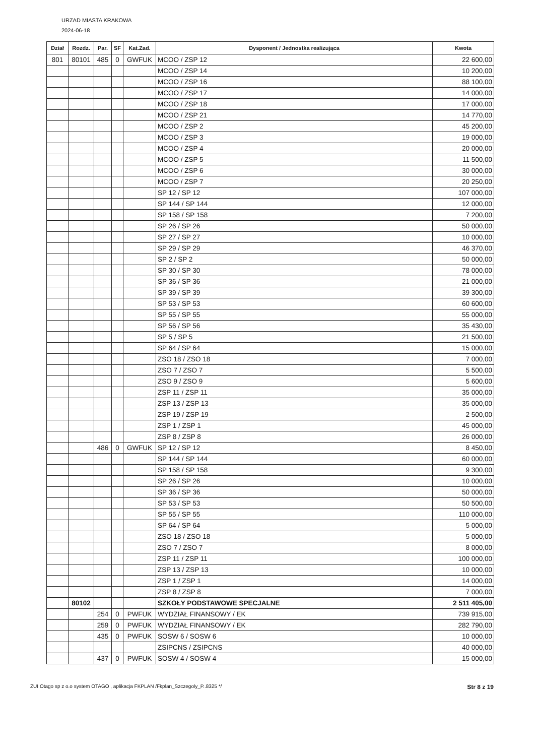URZAD MIASTA KRAKOWA
2024-06-18
| Dział | Rozdz. | Par. | SF | Kat.Zad. | Dysponent / Jednostka realizująca | Kwota |
| --- | --- | --- | --- | --- | --- | --- |
| 801 | 80101 | 485 | 0 | GWFUK | MCOO / ZSP 12 | 22 600,00 |
| | | | | | MCOO / ZSP 14 | 10 200,00 |
| | | | | | MCOO / ZSP 16 | 88 100,00 |
| | | | | | MCOO / ZSP 17 | 14 000,00 |
| | | | | | MCOO / ZSP 18 | 17 000,00 |
| | | | | | MCOO / ZSP 21 | 14 770,00 |
| | | | | | MCOO / ZSP 2 | 45 200,00 |
| | | | | | MCOO / ZSP 3 | 19 000,00 |
| | | | | | MCOO / ZSP 4 | 20 000,00 |
| | | | | | MCOO / ZSP 5 | 11 500,00 |
| | | | | | MCOO / ZSP 6 | 30 000,00 |
| | | | | | MCOO / ZSP 7 | 20 250,00 |
| | | | | | SP 12 / SP 12 | 107 000,00 |
| | | | | | SP 144 / SP 144 | 12 000,00 |
| | | | | | SP 158 / SP 158 | 7 200,00 |
| | | | | | SP 26 / SP 26 | 50 000,00 |
| | | | | | SP 27 / SP 27 | 10 000,00 |
| | | | | | SP 29 / SP 29 | 46 370,00 |
| | | | | | SP 2 / SP 2 | 50 000,00 |
| | | | | | SP 30 / SP 30 | 78 000,00 |
| | | | | | SP 36 / SP 36 | 21 000,00 |
| | | | | | SP 39 / SP 39 | 39 300,00 |
| | | | | | SP 53 / SP 53 | 60 600,00 |
| | | | | | SP 55 / SP 55 | 55 000,00 |
| | | | | | SP 56 / SP 56 | 35 430,00 |
| | | | | | SP 5 / SP 5 | 21 500,00 |
| | | | | | SP 64 / SP 64 | 15 000,00 |
| | | | | | ZSO 18 / ZSO 18 | 7 000,00 |
| | | | | | ZSO 7 / ZSO 7 | 5 500,00 |
| | | | | | ZSO 9 / ZSO 9 | 5 600,00 |
| | | | | | ZSP 11 / ZSP 11 | 35 000,00 |
| | | | | | ZSP 13 / ZSP 13 | 35 000,00 |
| | | | | | ZSP 19 / ZSP 19 | 2 500,00 |
| | | | | | ZSP 1 / ZSP 1 | 45 000,00 |
| | | | | | ZSP 8 / ZSP 8 | 26 000,00 |
| | | 486 | 0 | GWFUK | SP 12 / SP 12 | 8 450,00 |
| | | | | | SP 144 / SP 144 | 60 000,00 |
| | | | | | SP 158 / SP 158 | 9 300,00 |
| | | | | | SP 26 / SP 26 | 10 000,00 |
| | | | | | SP 36 / SP 36 | 50 000,00 |
| | | | | | SP 53 / SP 53 | 50 500,00 |
| | | | | | SP 55 / SP 55 | 110 000,00 |
| | | | | | SP 64 / SP 64 | 5 000,00 |
| | | | | | ZSO 18 / ZSO 18 | 5 000,00 |
| | | | | | ZSO 7 / ZSO 7 | 8 000,00 |
| | | | | | ZSP 11 / ZSP 11 | 100 000,00 |
| | | | | | ZSP 13 / ZSP 13 | 10 000,00 |
| | | | | | ZSP 1 / ZSP 1 | 14 000,00 |
| | | | | | ZSP 8 / ZSP 8 | 7 000,00 |
| | 80102 | | | | SZKOŁY PODSTAWOWE SPECJALNE | 2 511 405,00 |
| | | 254 | 0 | PWFUK | WYDZIAŁ FINANSOWY / EK | 739 915,00 |
| | | 259 | 0 | PWFUK | WYDZIAŁ FINANSOWY / EK | 282 790,00 |
| | | 435 | 0 | PWFUK | SOSW 6 / SOSW 6 | 10 000,00 |
| | | | | | ZSIPCNS / ZSIPCNS | 40 000,00 |
| | | 437 | 0 | PWFUK | SOSW 4 / SOSW 4 | 15 000,00 |
ZUI Otago sp z o.o system OTAGO , aplikacja FKPLAN /Fkplan_Szczegoly_P..8325 */ Str 8 z 19